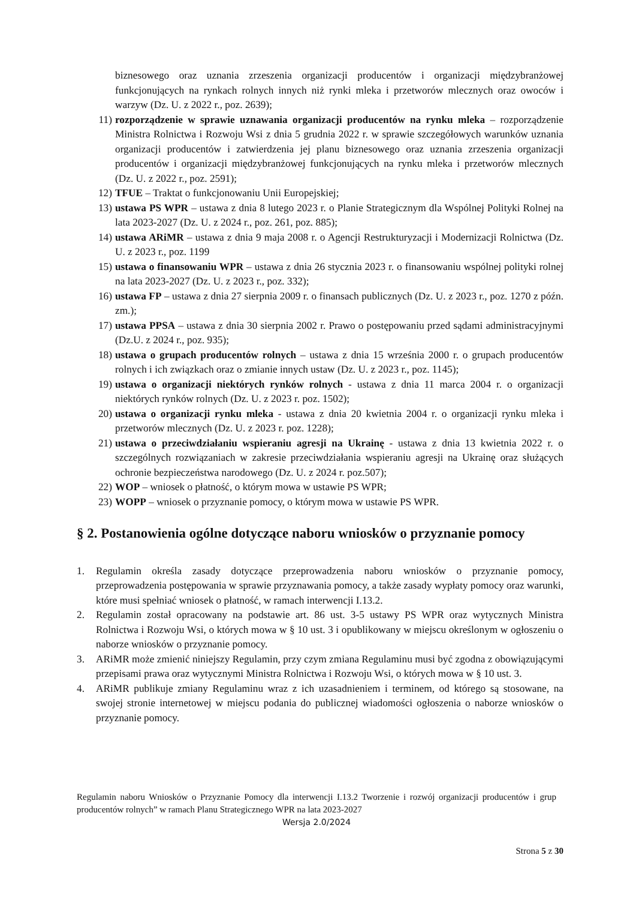biznesowego oraz uznania zrzeszenia organizacji producentów i organizacji międzybranżowej funkcjonujących na rynkach rolnych innych niż rynki mleka i przetworów mlecznych oraz owoców i warzyw (Dz. U. z 2022 r., poz. 2639);
11) rozporządzenie w sprawie uznawania organizacji producentów na rynku mleka – rozporządzenie Ministra Rolnictwa i Rozwoju Wsi z dnia 5 grudnia 2022 r. w sprawie szczegółowych warunków uznania organizacji producentów i zatwierdzenia jej planu biznesowego oraz uznania zrzeszenia organizacji producentów i organizacji międzybranżowej funkcjonujących na rynku mleka i przetworów mlecznych (Dz. U. z 2022 r., poz. 2591);
12) TFUE – Traktat o funkcjonowaniu Unii Europejskiej;
13) ustawa PS WPR – ustawa z dnia 8 lutego 2023 r. o Planie Strategicznym dla Wspólnej Polityki Rolnej na lata 2023-2027 (Dz. U. z 2024 r., poz. 261, poz. 885);
14) ustawa ARiMR – ustawa z dnia 9 maja 2008 r. o Agencji Restrukturyzacji i Modernizacji Rolnictwa (Dz. U. z 2023 r., poz. 1199
15) ustawa o finansowaniu WPR – ustawa z dnia 26 stycznia 2023 r. o finansowaniu wspólnej polityki rolnej na lata 2023-2027 (Dz. U. z 2023 r., poz. 332);
16) ustawa FP – ustawa z dnia 27 sierpnia 2009 r. o finansach publicznych (Dz. U. z 2023 r., poz. 1270 z późn. zm.);
17) ustawa PPSA – ustawa z dnia 30 sierpnia 2002 r. Prawo o postępowaniu przed sądami administracyjnymi (Dz.U. z 2024 r., poz. 935);
18) ustawa o grupach producentów rolnych – ustawa z dnia 15 września 2000 r. o grupach producentów rolnych i ich związkach oraz o zmianie innych ustaw (Dz. U. z 2023 r., poz. 1145);
19) ustawa o organizacji niektórych rynków rolnych - ustawa z dnia 11 marca 2004 r. o organizacji niektórych rynków rolnych (Dz. U. z 2023 r. poz. 1502);
20) ustawa o organizacji rynku mleka - ustawa z dnia 20 kwietnia 2004 r. o organizacji rynku mleka i przetworów mlecznych (Dz. U. z 2023 r. poz. 1228);
21) ustawa o przeciwdziałaniu wspieraniu agresji na Ukrainę - ustawa z dnia 13 kwietnia 2022 r. o szczególnych rozwiązaniach w zakresie przeciwdziałania wspieraniu agresji na Ukrainę oraz służących ochronie bezpieczeństwa narodowego (Dz. U. z 2024 r. poz.507);
22) WOP – wniosek o płatność, o którym mowa w ustawie PS WPR;
23) WOPP – wniosek o przyznanie pomocy, o którym mowa w ustawie PS WPR.
§ 2. Postanowienia ogólne dotyczące naboru wniosków o przyznanie pomocy
1. Regulamin określa zasady dotyczące przeprowadzenia naboru wniosków o przyznanie pomocy, przeprowadzenia postępowania w sprawie przyznawania pomocy, a także zasady wypłaty pomocy oraz warunki, które musi spełniać wniosek o płatność, w ramach interwencji I.13.2.
2. Regulamin został opracowany na podstawie art. 86 ust. 3-5 ustawy PS WPR oraz wytycznych Ministra Rolnictwa i Rozwoju Wsi, o których mowa w § 10 ust. 3 i opublikowany w miejscu określonym w ogłoszeniu o naborze wniosków o przyznanie pomocy.
3. ARiMR może zmienić niniejszy Regulamin, przy czym zmiana Regulaminu musi być zgodna z obowiązującymi przepisami prawa oraz wytycznymi Ministra Rolnictwa i Rozwoju Wsi, o których mowa w § 10 ust. 3.
4. ARiMR publikuje zmiany Regulaminu wraz z ich uzasadnieniem i terminem, od którego są stosowane, na swojej stronie internetowej w miejscu podania do publicznej wiadomości ogłoszenia o naborze wniosków o przyznanie pomocy.
Regulamin naboru Wniosków o Przyznanie Pomocy dla interwencji I.13.2 Tworzenie i rozwój organizacji producentów i grup producentów rolnych” w ramach Planu Strategicznego WPR na lata 2023-2027
Wersja 2.0/2024
Strona 5 z 30